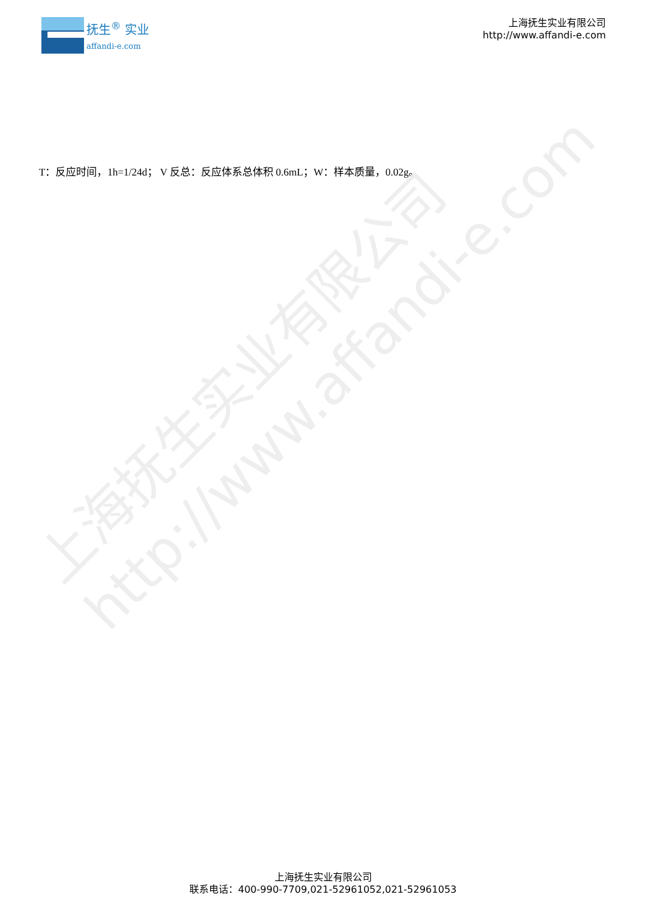上海抚生实业有限公司
http://www.affandi-e.com
抚生<sup>®</sup> 实业
affandi-e.com
上海抚生实业有限公司
http://www.affandi-e.com
T：反应时间，1h=1/24d； V 反总：反应体系总体积 0.6mL；W：样本质量，0.02g。
上海抚生实业有限公司
联系电话：400-990-7709,021-52961052,021-52961053